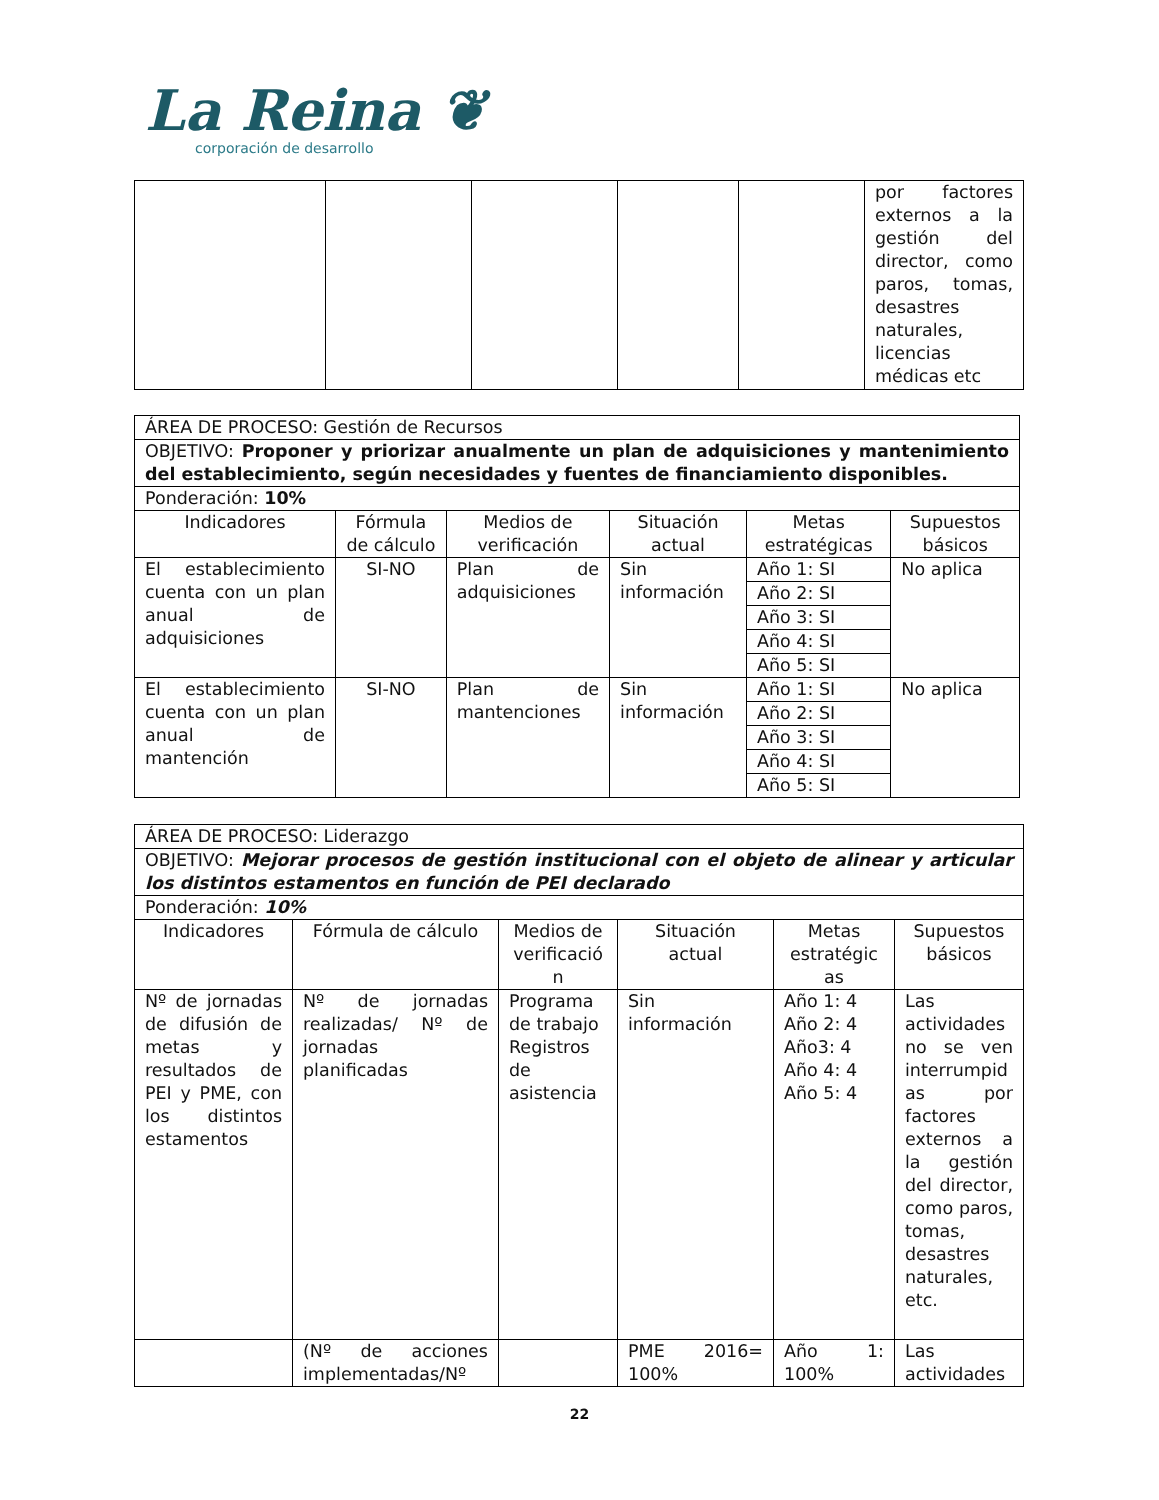La Reina ❦
corporación de desarrollo
| | | | | | por factores externos a la gestión del director, como paros, tomas, desastres naturales, licencias médicas etc |
| ÁREA DE PROCESO: Gestión de Recursos | | | | | |
| OBJETIVO: Proponer y priorizar anualmente un plan de adquisiciones y mantenimiento del establecimiento, según necesidades y fuentes de financiamiento disponibles. | | | | | |
| Ponderación: 10% | | | | | |
| Indicadores | Fórmula de cálculo | Medios de verificación | Situación actual | Metas estratégicas | Supuestos básicos |
| El establecimiento cuenta con un plan anual de adquisiciones | SI-NO | Plan de adquisiciones | Sin información | Año 1: SI | No aplica |
| | | | | Año 2: SI | |
| | | | | Año 3: SI | |
| | | | | Año 4: SI | |
| | | | | Año 5: SI | |
| El establecimiento cuenta con un plan anual de mantención | SI-NO | Plan de mantenciones | Sin información | Año 1: SI | No aplica |
| | | | | Año 2: SI | |
| | | | | Año 3: SI | |
| | | | | Año 4: SI | |
| | | | | Año 5: SI | |
| ÁREA DE PROCESO: Liderazgo | | | | | |
| OBJETIVO: Mejorar procesos de gestión institucional con el objeto de alinear y articular los distintos estamentos en función de PEI declarado | | | | | |
| Ponderación: 10% | | | | | |
| Indicadores | Fórmula de cálculo | Medios de verificació n | Situación actual | Metas estratégic as | Supuestos básicos |
| Nº de jornadas de difusión de metas y resultados de PEI y PME, con los distintos estamentos | Nº de jornadas realizadas/ Nº de jornadas planificadas | Programa de trabajo Registros de asistencia | Sin información | Año 1: 4 Año 2: 4 Año3: 4 Año 4: 4 Año 5: 4 | Las actividades no se ven interrumpid as por factores externos a la gestión del director, como paros, tomas, desastres naturales, etc. |
| | (Nº de acciones implementadas/Nº | | PME 2016= 100% | Año 1: 100% | Las actividades |
22